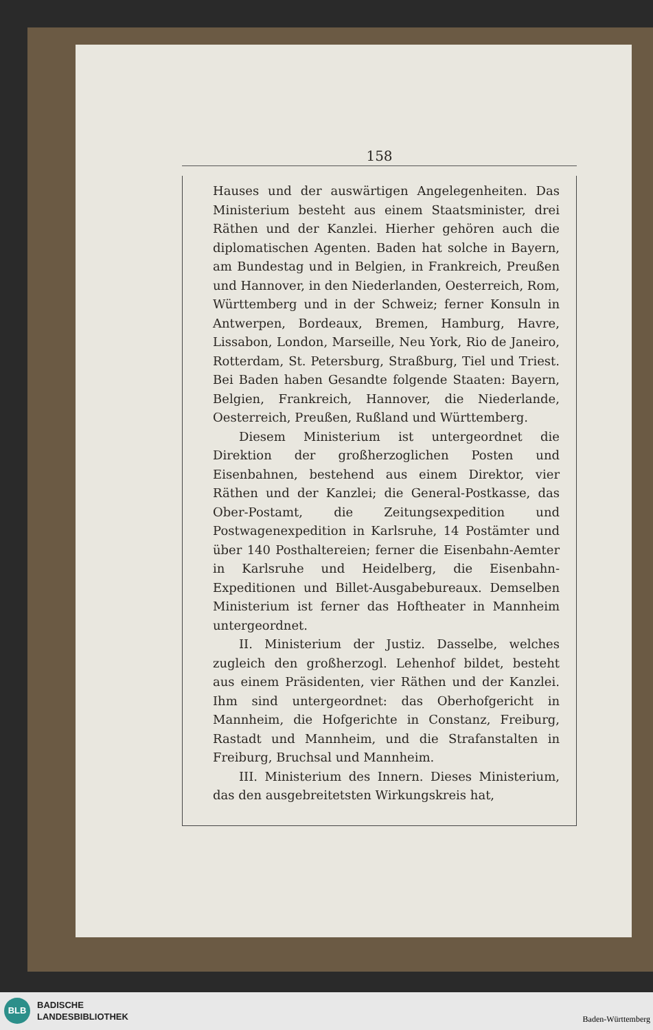158
Hauses und der auswärtigen Angelegenheiten. Das Ministerium besteht aus einem Staatsminister, drei Räthen und der Kanzlei. Hierher gehören auch die diplomatischen Agenten. Baden hat solche in Bayern, am Bundestag und in Belgien, in Frankreich, Preußen und Hannover, in den Niederlanden, Oesterreich, Rom, Württemberg und in der Schweiz; ferner Konsuln in Antwerpen, Bordeaux, Bremen, Hamburg, Havre, Lissabon, London, Marseille, Neu York, Rio de Janeiro, Rotterdam, St. Petersburg, Straßburg, Tiel und Triest. Bei Baden haben Gesandte folgende Staaten: Bayern, Belgien, Frankreich, Hannover, die Niederlande, Oesterreich, Preußen, Rußland und Württemberg.
Diesem Ministerium ist untergeordnet die Direktion der großherzoglichen Posten und Eisenbahnen, bestehend aus einem Direktor, vier Räthen und der Kanzlei; die General-Postkasse, das Ober-Postamt, die Zeitungsexpedition und Postwagenexpedition in Karlsruhe, 14 Postämter und über 140 Posthaltereien; ferner die Eisenbahn-Aemter in Karlsruhe und Heidelberg, die Eisenbahn-Expeditionen und Billet-Ausgabebureaux. Demselben Ministerium ist ferner das Hoftheater in Mannheim untergeordnet.
II. Ministerium der Justiz. Dasselbe, welches zugleich den großherzogl. Lehenhof bildet, besteht aus einem Präsidenten, vier Räthen und der Kanzlei. Ihm sind untergeordnet: das Oberhofgericht in Mannheim, die Hofgerichte in Constanz, Freiburg, Rastadt und Mannheim, und die Strafanstalten in Freiburg, Bruchsal und Mannheim.
III. Ministerium des Innern. Dieses Ministerium, das den ausgebreitetsten Wirkungskreis hat,
BLB
BADISCHE
LANDESBIBLIOTHEK
Baden-Württemberg